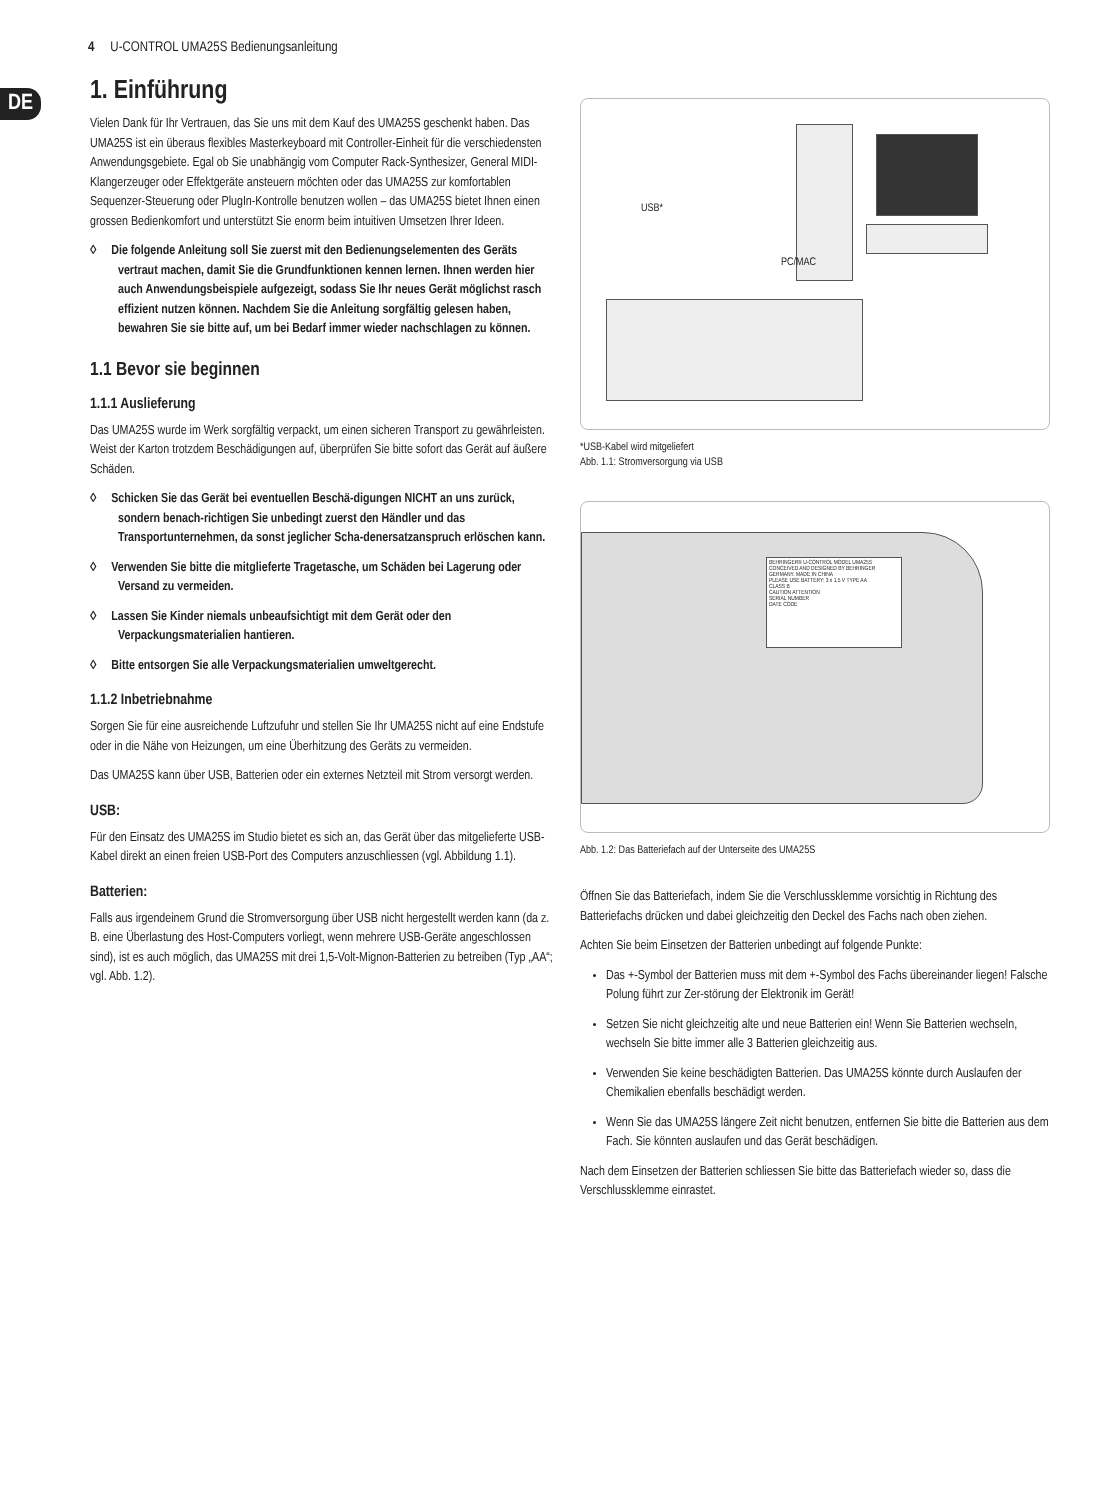4 U-CONTROL UMA25S Bedienungsanleitung
DE
1. Einführung
Vielen Dank für Ihr Vertrauen, das Sie uns mit dem Kauf des UMA25S geschenkt haben. Das UMA25S ist ein überaus flexibles Masterkeyboard mit Controller-Einheit für die verschiedensten Anwendungsgebiete. Egal ob Sie unabhängig vom Computer Rack-Synthesizer, General MIDI-Klangerzeuger oder Effektgeräte ansteuern möchten oder das UMA25S zur komfortablen Sequenzer-Steuerung oder PlugIn-Kontrolle benutzen wollen – das UMA25S bietet Ihnen einen grossen Bedienkomfort und unterstützt Sie enorm beim intuitiven Umsetzen Ihrer Ideen.
◊ Die folgende Anleitung soll Sie zuerst mit den Bedienungselementen des Geräts vertraut machen, damit Sie die Grundfunktionen kennen lernen. Ihnen werden hier auch Anwendungsbeispiele aufgezeigt, sodass Sie Ihr neues Gerät möglichst rasch effizient nutzen können. Nachdem Sie die Anleitung sorgfältig gelesen haben, bewahren Sie sie bitte auf, um bei Bedarf immer wieder nachschlagen zu können.
1.1 Bevor sie beginnen
1.1.1 Auslieferung
Das UMA25S wurde im Werk sorgfältig verpackt, um einen sicheren Transport zu gewährleisten. Weist der Karton trotzdem Beschädigungen auf, überprüfen Sie bitte sofort das Gerät auf äußere Schäden.
◊ Schicken Sie das Gerät bei eventuellen Beschä-digungen NICHT an uns zurück, sondern benach-richtigen Sie unbedingt zuerst den Händler und das Transportunternehmen, da sonst jeglicher Scha-denersatzanspruch erlöschen kann.
◊ Verwenden Sie bitte die mitglieferte Tragetasche, um Schäden bei Lagerung oder Versand zu vermeiden.
◊ Lassen Sie Kinder niemals unbeaufsichtigt mit dem Gerät oder den Verpackungsmaterialien hantieren.
◊ Bitte entsorgen Sie alle Verpackungsmaterialien umweltgerecht.
1.1.2 Inbetriebnahme
Sorgen Sie für eine ausreichende Luftzufuhr und stellen Sie Ihr UMA25S nicht auf eine Endstufe oder in die Nähe von Heizungen, um eine Überhitzung des Geräts zu vermeiden.
Das UMA25S kann über USB, Batterien oder ein externes Netzteil mit Strom versorgt werden.
USB:
Für den Einsatz des UMA25S im Studio bietet es sich an, das Gerät über das mitgelieferte USB-Kabel direkt an einen freien USB-Port des Computers anzuschliessen (vgl. Abbildung 1.1).
Batterien:
Falls aus irgendeinem Grund die Stromversorgung über USB nicht hergestellt werden kann (da z. B. eine Überlastung des Host-Computers vorliegt, wenn mehrere USB-Geräte angeschlossen sind), ist es auch möglich, das UMA25S mit drei 1,5-Volt-Mignon-Batterien zu betreiben (Typ „AA“; vgl. Abb. 1.2).
USB*
PC/MAC
*USB-Kabel wird mitgeliefert
Abb. 1.1: Stromversorgung via USB
BEHRINGER® U-CONTROL MODEL UMA25S
CONCEIVED AND DESIGNED BY BEHRINGER GERMANY. MADE IN CHINA
PLEASE USE BATTERY: 3 x 1.5 V TYPE AA
CLASS B
CAUTION ATTENTION
SERIAL NUMBER
DATE CODE
Abb. 1.2: Das Batteriefach auf der Unterseite des UMA25S
Öffnen Sie das Batteriefach, indem Sie die Verschlussklemme vorsichtig in Richtung des Batteriefachs drücken und dabei gleichzeitig den Deckel des Fachs nach oben ziehen.
Achten Sie beim Einsetzen der Batterien unbedingt auf folgende Punkte:
Das +-Symbol der Batterien muss mit dem +-Symbol des Fachs übereinander liegen! Falsche Polung führt zur Zer-störung der Elektronik im Gerät!
Setzen Sie nicht gleichzeitig alte und neue Batterien ein! Wenn Sie Batterien wechseln, wechseln Sie bitte immer alle 3 Batterien gleichzeitig aus.
Verwenden Sie keine beschädigten Batterien. Das UMA25S könnte durch Auslaufen der Chemikalien ebenfalls beschädigt werden.
Wenn Sie das UMA25S längere Zeit nicht benutzen, entfernen Sie bitte die Batterien aus dem Fach. Sie könnten auslaufen und das Gerät beschädigen.
Nach dem Einsetzen der Batterien schliessen Sie bitte das Batteriefach wieder so, dass die Verschlussklemme einrastet.